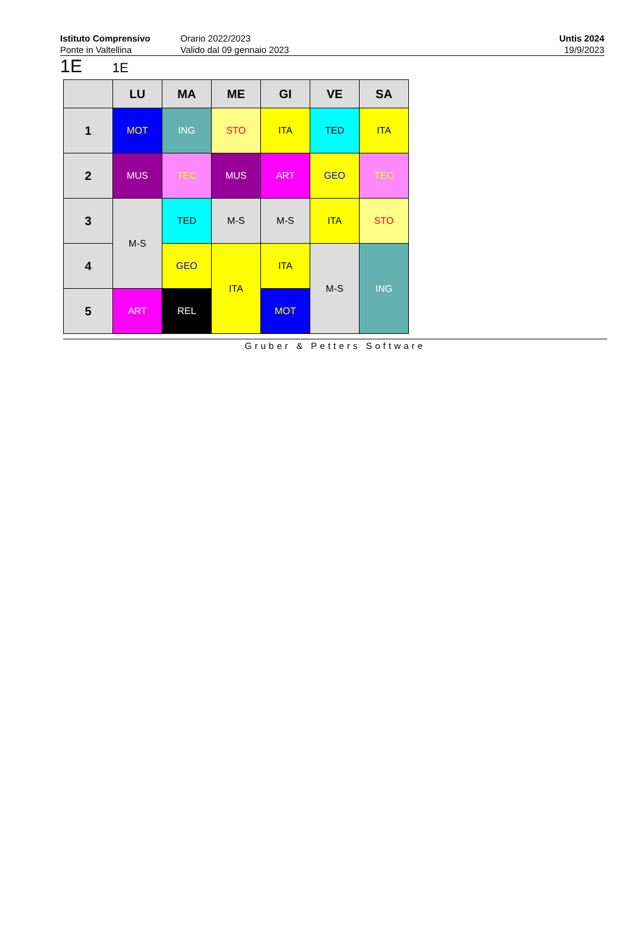Istituto Comprensivo
Ponte in Valtellina
Orario 2022/2023
Valido dal 09 gennaio 2023
Untis 2024
19/9/2023
1E 1E
| | LU | MA | ME | GI | VE | SA |
| --- | --- | --- | --- | --- | --- | --- |
| 1 | MOT | ING | STO | ITA | TED | ITA |
| 2 | MUS | TEC | MUS | ART | GEO | TEC |
| 3 | M-S | TED | M-S | M-S | ITA | STO |
| 4 | | GEO | ITA | ITA | M-S | ING |
| 5 | ART | REL | | MOT | | |
Gruber & Petters Software